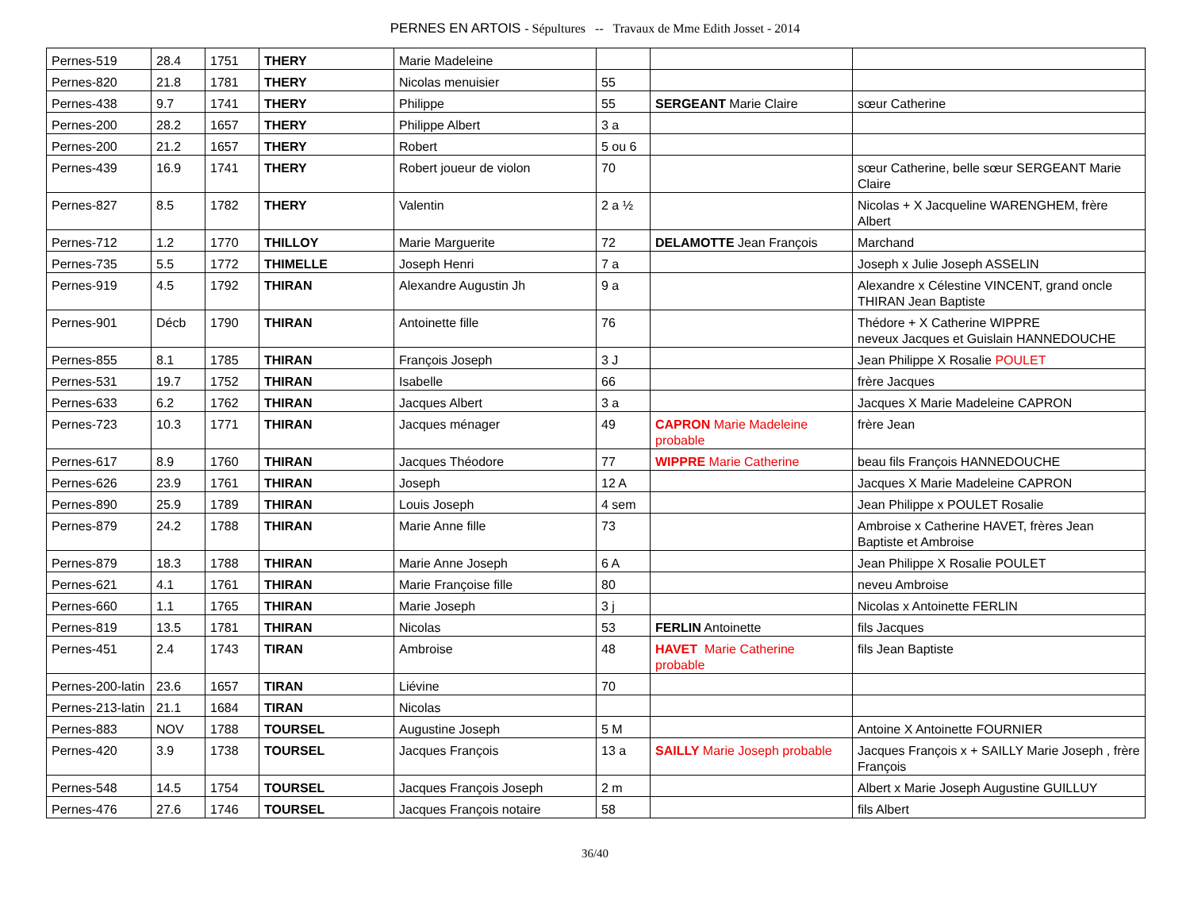PERNES EN ARTOIS - Sépultures -- Travaux de Mme Edith Josset - 2014
| Pernes-519 | 28.4 | 1751 | THERY | Marie Madeleine | | | |
| Pernes-820 | 21.8 | 1781 | THERY | Nicolas menuisier | 55 | | |
| Pernes-438 | 9.7 | 1741 | THERY | Philippe | 55 | SERGEANT Marie Claire | sœur Catherine |
| Pernes-200 | 28.2 | 1657 | THERY | Philippe Albert | 3 a | | |
| Pernes-200 | 21.2 | 1657 | THERY | Robert | 5 ou 6 | | |
| Pernes-439 | 16.9 | 1741 | THERY | Robert joueur de violon | 70 | | sœur Catherine, belle sœur SERGEANT Marie Claire |
| Pernes-827 | 8.5 | 1782 | THERY | Valentin | 2 a ½ | | Nicolas + X Jacqueline WARENGHEM, frère Albert |
| Pernes-712 | 1.2 | 1770 | THILLOY | Marie Marguerite | 72 | DELAMOTTE Jean François | Marchand |
| Pernes-735 | 5.5 | 1772 | THIMELLE | Joseph Henri | 7 a | | Joseph x Julie Joseph ASSELIN |
| Pernes-919 | 4.5 | 1792 | THIRAN | Alexandre Augustin Jh | 9 a | | Alexandre x Célestine VINCENT, grand oncle THIRAN Jean Baptiste |
| Pernes-901 | Décb | 1790 | THIRAN | Antoinette fille | 76 | | Thédore + X Catherine WIPPRE neveux Jacques et Guislain HANNEDOUCHE |
| Pernes-855 | 8.1 | 1785 | THIRAN | François Joseph | 3 J | | Jean Philippe X Rosalie POULET |
| Pernes-531 | 19.7 | 1752 | THIRAN | Isabelle | 66 | | frère Jacques |
| Pernes-633 | 6.2 | 1762 | THIRAN | Jacques Albert | 3 a | | Jacques X Marie Madeleine CAPRON |
| Pernes-723 | 10.3 | 1771 | THIRAN | Jacques ménager | 49 | CAPRON Marie Madeleine probable | frère Jean |
| Pernes-617 | 8.9 | 1760 | THIRAN | Jacques Théodore | 77 | WIPPRE Marie Catherine | beau fils François HANNEDOUCHE |
| Pernes-626 | 23.9 | 1761 | THIRAN | Joseph | 12 A | | Jacques X Marie Madeleine CAPRON |
| Pernes-890 | 25.9 | 1789 | THIRAN | Louis Joseph | 4 sem | | Jean Philippe x POULET Rosalie |
| Pernes-879 | 24.2 | 1788 | THIRAN | Marie Anne fille | 73 | | Ambroise x Catherine HAVET, frères Jean Baptiste et Ambroise |
| Pernes-879 | 18.3 | 1788 | THIRAN | Marie Anne Joseph | 6 A | | Jean Philippe X Rosalie POULET |
| Pernes-621 | 4.1 | 1761 | THIRAN | Marie Françoise fille | 80 | | neveu Ambroise |
| Pernes-660 | 1.1 | 1765 | THIRAN | Marie Joseph | 3 j | | Nicolas x Antoinette FERLIN |
| Pernes-819 | 13.5 | 1781 | THIRAN | Nicolas | 53 | FERLIN Antoinette | fils Jacques |
| Pernes-451 | 2.4 | 1743 | TIRAN | Ambroise | 48 | HAVET Marie Catherine probable | fils Jean Baptiste |
| Pernes-200-latin | 23.6 | 1657 | TIRAN | Liévine | 70 | | |
| Pernes-213-latin | 21.1 | 1684 | TIRAN | Nicolas | | | |
| Pernes-883 | NOV | 1788 | TOURSEL | Augustine Joseph | 5 M | | Antoine X Antoinette FOURNIER |
| Pernes-420 | 3.9 | 1738 | TOURSEL | Jacques François | 13 a | SAILLY Marie Joseph probable | Jacques François x + SAILLY Marie Joseph , frère François |
| Pernes-548 | 14.5 | 1754 | TOURSEL | Jacques François Joseph | 2 m | | Albert x Marie Joseph Augustine GUILLUY |
| Pernes-476 | 27.6 | 1746 | TOURSEL | Jacques François notaire | 58 | | fils Albert |
36/40